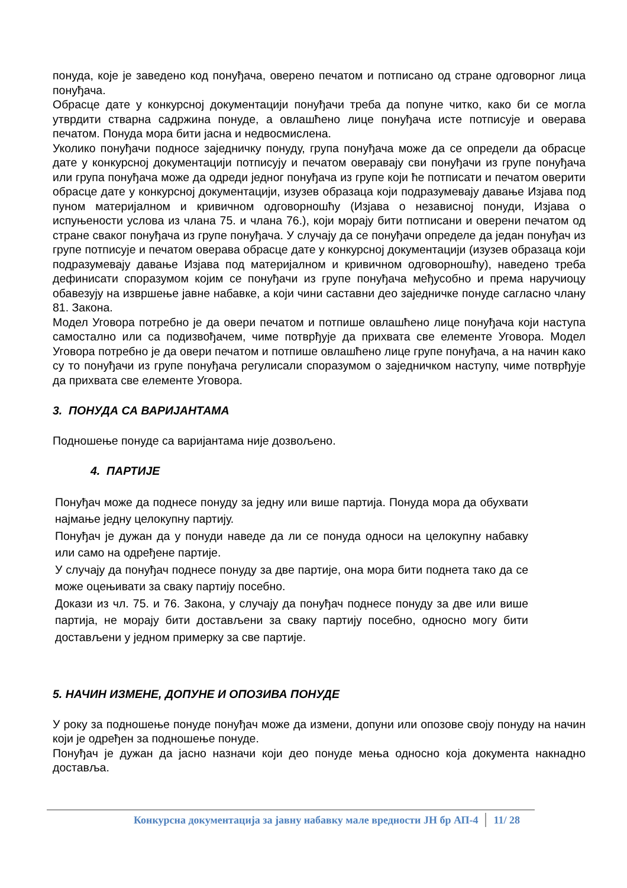понуда, које је заведено код понуђача, оверено печатом и потписано од стране одговорног лица понуђача.
Обрасце дате у конкурсној документацији понуђачи треба да попуне читко, како би се могла утврдити стварна садржина понуде, а овлашћено лице понуђача исте потписује и оверава печатом. Понуда мора бити јасна и недвосмислена.
Уколико понуђачи подносе заједничку понуду, група понуђача може да се определи да обрасце дате у конкурсној документацији потписују и печатом оверавају сви понуђачи из групе понуђача или група понуђача може да одреди једног понуђача из групе који ће потписати и печатом оверити обрасце дате у конкурсној документацији, изузев образаца који подразумевају давање Изјава под пуном материјалном и кривичном одговорношћу (Изјава о независној понуди, Изјава о испуњености услова из члана 75. и члана 76.), који морају бити потписани и оверени печатом од стране сваког понуђача из групе понуђача. У случају да се понуђачи определе да један понуђач из групе потписује и печатом оверава обрасце дате у конкурсној документацији (изузев образаца који подразумевају давање Изјава под материјалном и кривичном одговорношћу), наведено треба дефинисати споразумом којим се понуђачи из групе понуђача међусобно и према наручиоцу обавезују на извршење јавне набавке, а који чини саставни део заједничке понуде сагласно члану 81. Закона.
Модел Уговора потребно је да овери печатом и потпише овлашћено лице понуђача који наступа самостално или са подизвођачем, чиме потврђује да прихвата све елементе Уговора. Модел Уговора потребно је да овери печатом и потпише овлашћено лице групе понуђача, а на начин како су то понуђачи из групе понуђача регулисали споразумом о заједничком наступу, чиме потврђује да прихвата све елементе Уговора.
3. ПОНУДА СА ВАРИЈАНТАМА
Подношење понуде са варијантама није дозвољено.
4. ПАРТИЈЕ
Понуђач може да поднесе понуду за једну или више партија. Понуда мора да обухвати најмање једну целокупну партију.
Понуђач је дужан да у понуди наведе да ли се понуда односи на целокупну набавку или само на одређене партије.
У случају да понуђач поднесе понуду за две партије, она мора бити поднета тако да се може оцењивати за сваку партију посебно.
Докази из чл. 75. и 76. Закона, у случају да понуђач поднесе понуду за две или више партија, не морају бити достављени за сваку партију посебно, односно могу бити достављени у једном примерку за све партије.
5. НАЧИН ИЗМЕНЕ, ДОПУНЕ И ОПОЗИВА ПОНУДЕ
У року за подношење понуде понуђач може да измени, допуни или опозове своју понуду на начин који је одређен за подношење понуде.
Понуђач је дужан да јасно назначи који део понуде мења односно која документа накнадно доставља.
Конкурсна документација за јавну набавку мале вредности ЈН бр АП-4 11/ 28